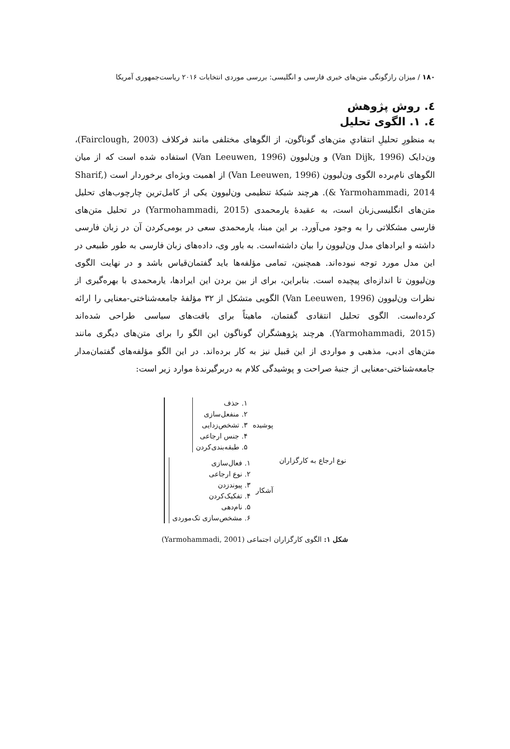۱۸۰ / میزان رازگونگی متن‌های خبری فارسی و انگلیسی: بررسی موردی انتخابات ۲۰۱۶ ریاست‌جمهوری آمریکا
٤. روش پژوهش
٤. ۱. الگوی تحلیل
به منظورِ تحلیلِ انتقادیِ متن‌های گوناگون، از الگوهای مختلفی مانند فرکلاف (Fairclough, 2003)، ون‌دایک (Van Dijk, 1996) و ون‌لیوون (Van Leeuwen, 1996) استفاده شده است که از میان الگوهای نام‌برده الگوی ون‌لیوون (Van Leeuwen, 1996) از اهمیت ویژه‌ای برخوردار است (Sharif, & Yarmohammadi, 2014). هرچند شبکهٔ تنظیمی ون‌لیوون یکی از کامل‌ترین چارچوب‌های تحلیل متن‌های انگلیسی‌زبان است، به عقیدهٔ یارمحمدی (Yarmohammadi, 2015) در تحلیل متن‌های فارسی مشکلاتی را به وجود می‌آورد. بر این مبنا، یارمحمدی سعی در بومی‌کردن آن در زبان فارسی داشته و ایرادهای مدل ون‌لیوون را بیان داشته‌است. به باور وی، داده‌های زبان فارسی به طور طبیعی در این مدل مورد توجه نبوده‌اند. همچنین، تمامی مؤلفه‌ها باید گفتمان‌قیاس باشد و در نهایت الگوی ون‌لیوون تا اندازه‌ای پیچیده است. بنابراین، برای از بین بردن این ایرادها، یارمحمدی با بهره‌گیری از نظرات ون‌لیوون (Van Leeuwen, 1996) الگویی متشکل از ۳۲ مؤلفهٔ جامعه‌شناختی-معنایی را ارائه کرده‌است. الگوی تحلیل انتقادی گفتمان، ماهیتاً برای بافت‌های سیاسی طراحی شده‌اند (Yarmohammadi, 2015). هرچند پژوهشگران گوناگون این الگو را برای متن‌های دیگری مانند متن‌های ادبی، مذهبی و مواردی از این قبیل نیز به کار برده‌اند. در این الگو مؤلفه‌های گفتمان‌مدار جامعه‌شناختی-معنایی از جنبهٔ صراحت و پوشیدگی کلام به دربرگیرندهٔ موارد زیر است:
نوع ارجاع به کارگزاران
پوشیده
۱. حذف
۲. منفعل‌سازی
۳. تشخص‌زدایی
۴. جنس ارجاعی
۵. طبقه‌بندی‌کردن
آشکار
۱. فعال‌سازی
۲. نوع ارجاعی
۳. پیوندزدن
۴. تفکیک‌کردن
۵. نام‌دهی
۶. مشخص‌سازی تک‌موردی
شکل ۱: الگوی کارگزاران اجتماعی (Yarmohammadi, 2001)